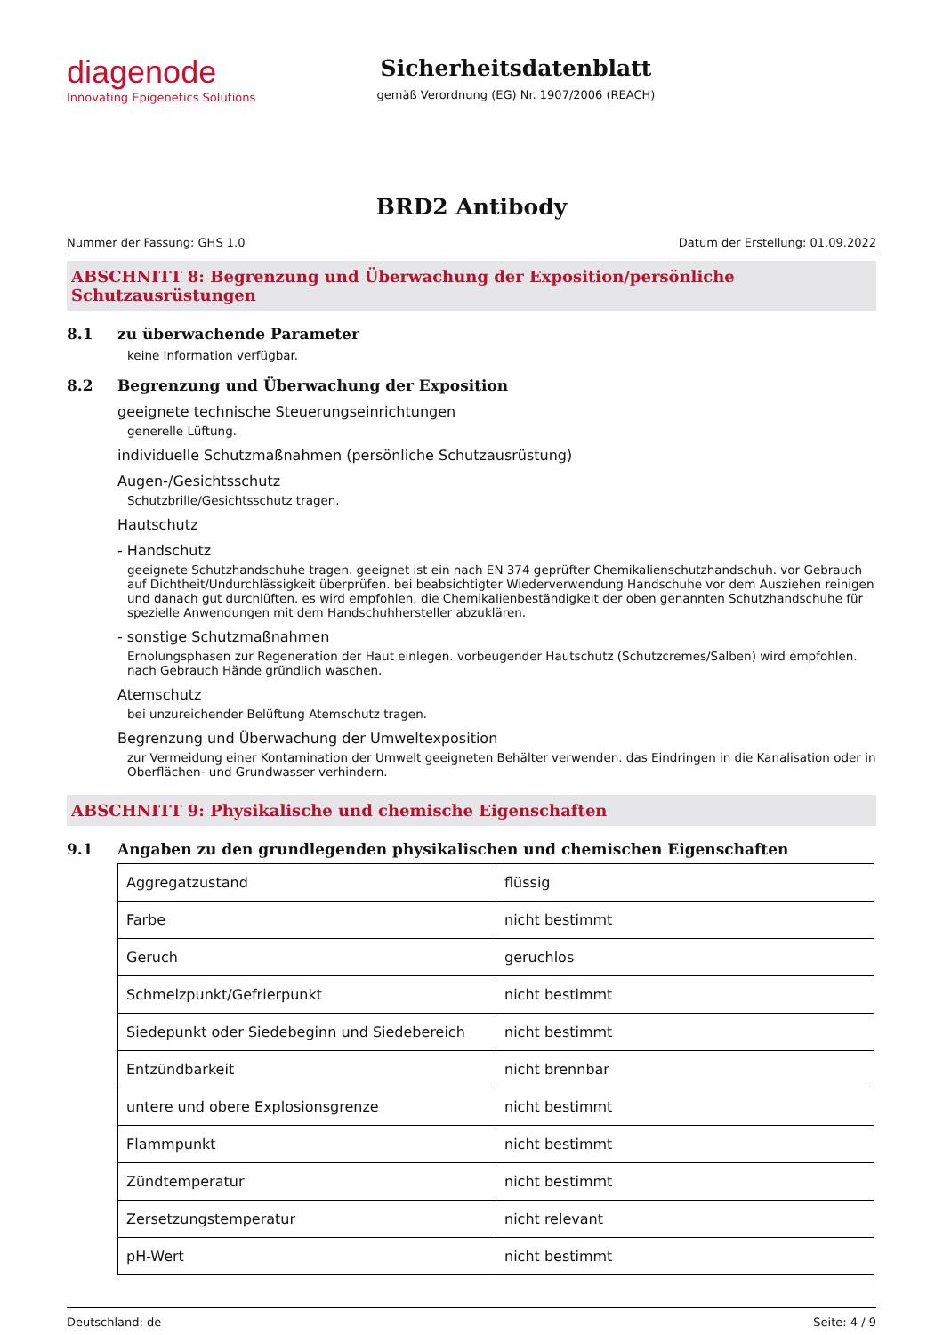diagenode
Innovating Epigenetics Solutions
Sicherheitsdatenblatt
gemäß Verordnung (EG) Nr. 1907/2006 (REACH)
BRD2 Antibody
Nummer der Fassung: GHS 1.0 Datum der Erstellung: 01.09.2022
ABSCHNITT 8: Begrenzung und Überwachung der Exposition/persönliche Schutzausrüstungen
8.1 zu überwachende Parameter
keine Information verfügbar.
8.2 Begrenzung und Überwachung der Exposition
geeignete technische Steuerungseinrichtungen
generelle Lüftung.
individuelle Schutzmaßnahmen (persönliche Schutzausrüstung)
Augen-/Gesichtsschutz
Schutzbrille/Gesichtsschutz tragen.
Hautschutz
- Handschutz
geeignete Schutzhandschuhe tragen. geeignet ist ein nach EN 374 geprüfter Chemikalienschutzhandschuh. vor Gebrauch auf Dichtheit/Undurchlässigkeit überprüfen. bei beabsichtigter Wiederverwendung Handschuhe vor dem Ausziehen reinigen und danach gut durchlüften. es wird empfohlen, die Chemikalienbeständigkeit der oben genannten Schutzhandschuhe für spezielle Anwendungen mit dem Handschuhhersteller abzuklären.
- sonstige Schutzmaßnahmen
Erholungsphasen zur Regeneration der Haut einlegen. vorbeugender Hautschutz (Schutzcremes/Salben) wird empfohlen. nach Gebrauch Hände gründlich waschen.
Atemschutz
bei unzureichender Belüftung Atemschutz tragen.
Begrenzung und Überwachung der Umweltexposition
zur Vermeidung einer Kontamination der Umwelt geeigneten Behälter verwenden. das Eindringen in die Kanalisation oder in Oberflächen- und Grundwasser verhindern.
ABSCHNITT 9: Physikalische und chemische Eigenschaften
9.1 Angaben zu den grundlegenden physikalischen und chemischen Eigenschaften
| Aggregatzustand | flüssig |
| Farbe | nicht bestimmt |
| Geruch | geruchlos |
| Schmelzpunkt/Gefrierpunkt | nicht bestimmt |
| Siedepunkt oder Siedebeginn und Siedebereich | nicht bestimmt |
| Entzündbarkeit | nicht brennbar |
| untere und obere Explosionsgrenze | nicht bestimmt |
| Flammpunkt | nicht bestimmt |
| Zündtemperatur | nicht bestimmt |
| Zersetzungstemperatur | nicht relevant |
| pH-Wert | nicht bestimmt |
Deutschland: de Seite: 4 / 9